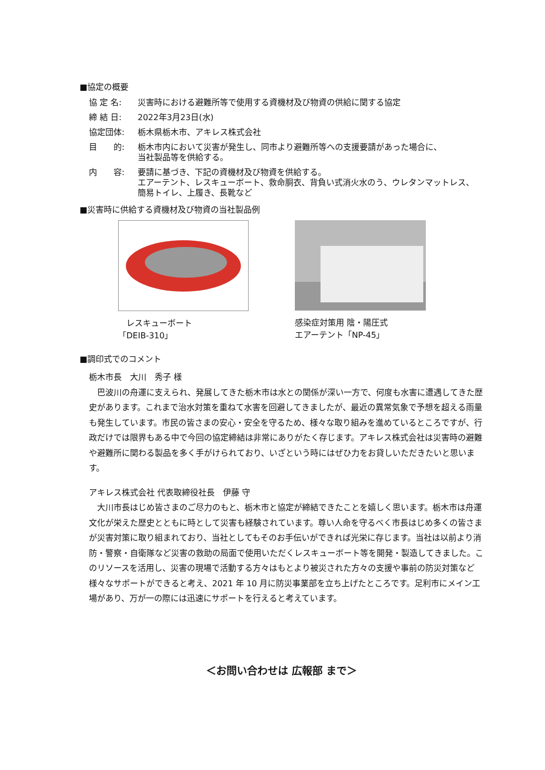■協定の概要
協 定 名: 災害時における避難所等で使用する資機材及び物資の供給に関する協定
締 結 日: 2022年3月23日(水)
協定団体: 栃木県栃木市、アキレス株式会社
目　　的: 栃木市内において災害が発生し、同市より避難所等への支援要請があった場合に、
当社製品等を供給する。
内　　容: 要請に基づき、下記の資機材及び物資を供給する。
エアーテント、レスキューボート、救命胴衣、背負い式消火水のう、ウレタンマットレス、
簡易トイレ、上履き、長靴など
■災害時に供給する資機材及び物資の当社製品例
　レスキューボート
「DEIB-310」
感染症対策用 陰・陽圧式
エアーテント「NP-45」
■調印式でのコメント
栃木市長　大川　秀子 様
　巴波川の舟運に支えられ、発展してきた栃木市は水との関係が深い一方で、何度も水害に遭遇してきた歴史があります。これまで治水対策を重ねて水害を回避してきましたが、最近の異常気象で予想を超える雨量も発生しています。市民の皆さまの安心・安全を守るため、様々な取り組みを進めているところですが、行政だけでは限界もある中で今回の協定締結は非常にありがたく存じます。アキレス株式会社は災害時の避難や避難所に関わる製品を多く手がけられており、いざという時にはぜひ力をお貸しいただきたいと思います。
アキレス株式会社 代表取締役社長　伊藤 守
　大川市長はじめ皆さまのご尽力のもと、栃木市と協定が締結できたことを嬉しく思います。栃木市は舟運文化が栄えた歴史とともに時として災害も経験されています。尊い人命を守るべく市長はじめ多くの皆さまが災害対策に取り組まれており、当社としてもそのお手伝いができれば光栄に存じます。当社は以前より消防・警察・自衛隊など災害の救助の局面で使用いただくレスキューボート等を開発・製造してきました。このリソースを活用し、災害の現場で活動する方々はもとより被災された方々の支援や事前の防災対策など様々なサポートができると考え、2021 年 10 月に防災事業部を立ち上げたところです。足利市にメイン工場があり、万が一の際には迅速にサポートを行えると考えています。
＜お問い合わせは 広報部 まで＞